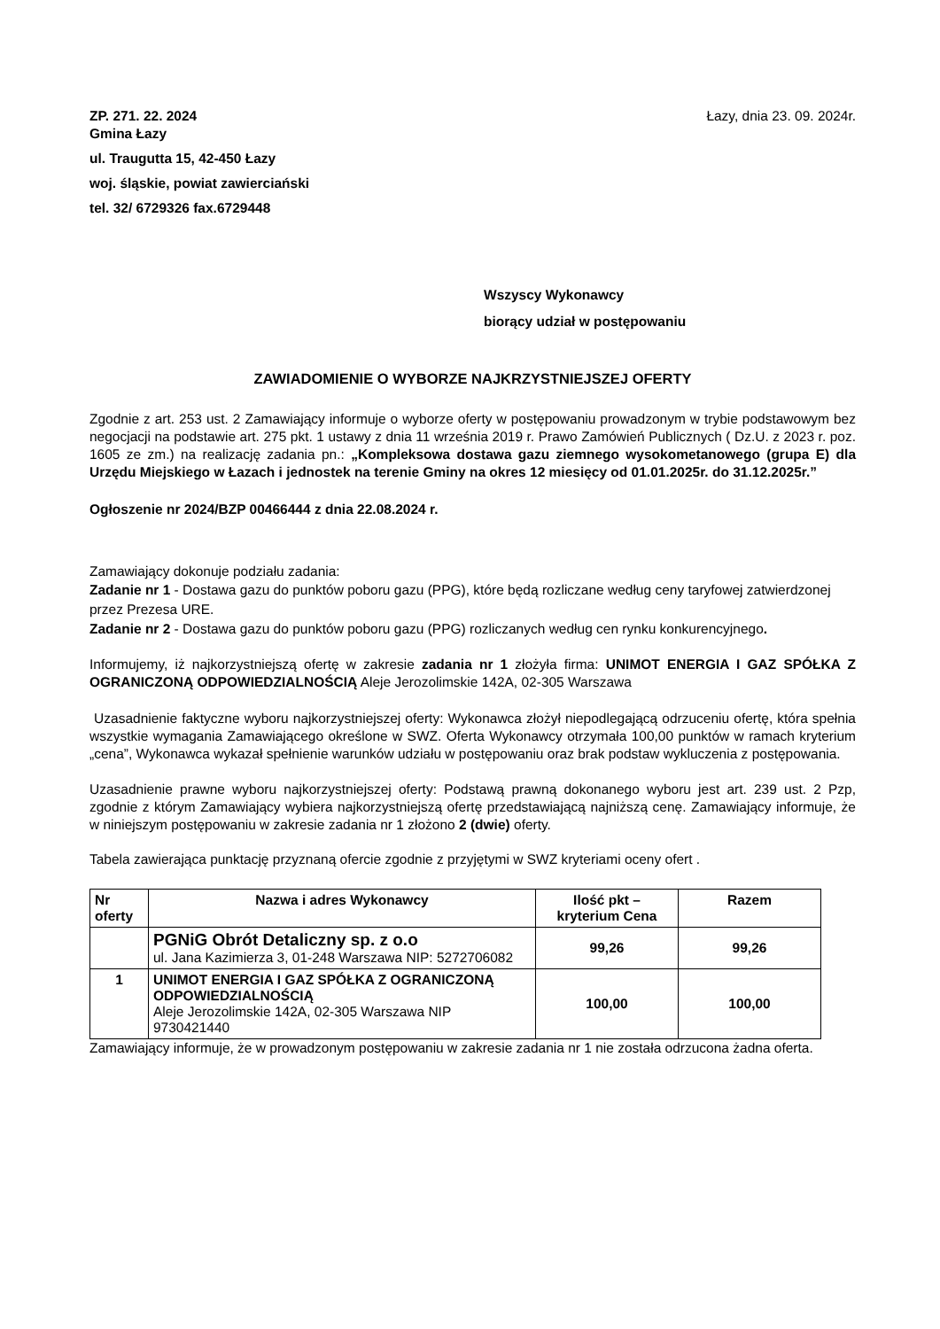ZP. 271. 22. 2024 Łazy, dnia 23. 09. 2024r.
Gmina Łazy
ul. Traugutta 15, 42-450 Łazy
woj. śląskie, powiat zawierciański
tel. 32/ 6729326 fax.6729448
Wszyscy Wykonawcy
biorący udział w postępowaniu
ZAWIADOMIENIE O WYBORZE NAJKRZYSTNIEJSZEJ OFERTY
Zgodnie z art. 253 ust. 2 Zamawiający informuje o wyborze oferty w postępowaniu prowadzonym w trybie podstawowym bez negocjacji na podstawie art. 275 pkt. 1 ustawy z dnia 11 września 2019 r. Prawo Zamówień Publicznych ( Dz.U. z 2023 r. poz. 1605 ze zm.) na realizację zadania pn.: „Kompleksowa dostawa gazu ziemnego wysokometanowego (grupa E) dla Urzędu Miejskiego w Łazach i jednostek na terenie Gminy na okres 12 miesięcy od 01.01.2025r. do 31.12.2025r.”
Ogłoszenie nr 2024/BZP 00466444 z dnia 22.08.2024 r.
Zamawiający dokonuje podziału zadania:
Zadanie nr 1 - Dostawa gazu do punktów poboru gazu (PPG), które będą rozliczane według ceny taryfowej zatwierdzonej przez Prezesa URE.
Zadanie nr 2 - Dostawa gazu do punktów poboru gazu (PPG) rozliczanych według cen rynku konkurencyjnego.
Informujemy, iż najkorzystniejszą ofertę w zakresie zadania nr 1 złożyła firma: UNIMOT ENERGIA I GAZ SPÓŁKA Z OGRANICZONĄ ODPOWIEDZIALNOŚCIĄ Aleje Jerozolimskie 142A, 02-305 Warszawa
Uzasadnienie faktyczne wyboru najkorzystniejszej oferty: Wykonawca złożył niepodlegającą odrzuceniu ofertę, która spełnia wszystkie wymagania Zamawiającego określone w SWZ. Oferta Wykonawcy otrzymała 100,00 punktów w ramach kryterium „cena”, Wykonawca wykazał spełnienie warunków udziału w postępowaniu oraz brak podstaw wykluczenia z postępowania.
Uzasadnienie prawne wyboru najkorzystniejszej oferty: Podstawą prawną dokonanego wyboru jest art. 239 ust. 2 Pzp, zgodnie z którym Zamawiający wybiera najkorzystniejszą ofertę przedstawiającą najniższą cenę. Zamawiający informuje, że w niniejszym postępowaniu w zakresie zadania nr 1 złożono 2 (dwie) oferty.
Tabela zawierająca punktację przyznaną ofercie zgodnie z przyjętymi w SWZ kryteriami oceny ofert .
| Nr oferty | Nazwa i adres Wykonawcy | Ilość pkt – kryterium Cena | Razem |
| --- | --- | --- | --- |
| | PGNiG Obrót Detaliczny sp. z o.o ul. Jana Kazimierza 3, 01-248 Warszawa NIP: 5272706082 | 99,26 | 99,26 |
| 1 | UNIMOT ENERGIA I GAZ SPÓŁKA Z OGRANICZONĄ ODPOWIEDZIALNOŚCIĄ Aleje Jerozolimskie 142A, 02-305 Warszawa NIP 9730421440 | 100,00 | 100,00 |
Zamawiający informuje, że w prowadzonym postępowaniu w zakresie zadania nr 1 nie została odrzucona żadna oferta.